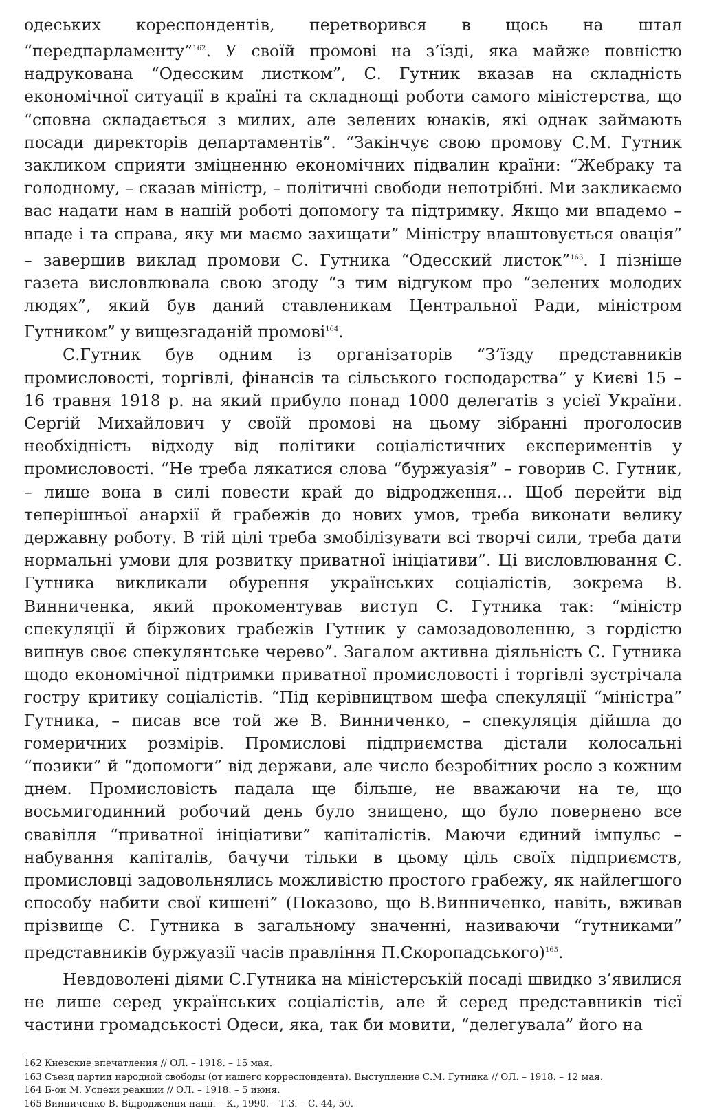одеських кореспондентів, перетворився в щось на штал “передпарламенту”<sup>162</sup>. У своїй промові на з’їзді, яка майже повністю надрукована “Одесским листком”, С. Гутник вказав на складність економічної ситуації в країні та складнощі роботи самого міністерства, що “сповна складається з милих, але зелених юнаків, які однак займають посади директорів департаментів”. “Закінчує свою промову С.М. Гутник закликом сприяти зміцненню економічних підвалин країни: “Жебраку та голодному, – сказав міністр, – політичні свободи непотрібні. Ми закликаємо вас надати нам в нашій роботі допомогу та підтримку. Якщо ми впадемо – впаде і та справа, яку ми маємо захищати” Міністру влаштовується овація” – завершив виклад промови С. Гутника “Одесский листок”<sup>163</sup>. І пізніше газета висловлювала свою згоду “з тим відгуком про “зелених молодих людях”, який був даний ставленикам Центральної Ради, міністром Гутником” у вищезгаданій промові<sup>164</sup>.
С.Гутник був одним із організаторів “З’їзду представників промисловості, торгівлі, фінансів та сільського господарства” у Києві 15 – 16 травня 1918 р. на який прибуло понад 1000 делегатів з усієї України. Сергій Михайлович у своїй промові на цьому зібранні проголосив необхідність відходу від політики соціалістичних експериментів у промисловості. “Не треба лякатися слова “буржуазія” – говорив С. Гутник, – лише вона в силі повести край до відродження… Щоб перейти від теперішньої анархії й грабежів до нових умов, треба виконати велику державну роботу. В тій цілі треба змобілізувати всі творчі сили, треба дати нормальні умови для розвитку приватної ініціативи”. Ці висловлювання С. Гутника викликали обурення українських соціалістів, зокрема В. Винниченка, який прокоментував виступ С. Гутника так: “міністр спекуляції й біржових грабежів Гутник у самозадоволенню, з гордістю випнув своє спекулянтське черево”. Загалом активна діяльність С. Гутника щодо економічної підтримки приватної промисловості і торгівлі зустрічала гостру критику соціалістів. “Під керівництвом шефа спекуляції “міністра” Гутника, – писав все той же В. Винниченко, – спекуляція дійшла до гомеричних розмірів. Промислові підприємства дістали колосальні “позики” й “допомоги” від держави, але число безробітних росло з кожним днем. Промисловість падала ще більше, не вважаючи на те, що восьмигодинний робочий день було знищено, що було повернено все свавілля “приватної ініціативи” капіталістів. Маючи єдиний імпульс – набування капіталів, бачучи тільки в цьому ціль своїх підприємств, промисловці задовольнялись можливістю простого грабежу, як найлегшого способу набити свої кишені” (Показово, що В.Винниченко, навіть, вживав прізвище С. Гутника в загальному значенні, називаючи “гутниками” представників буржуазії часів правління П.Скоропадського)<sup>165</sup>.
Невдоволені діями С.Гутника на міністерській посаді швидко з’явилися не лише серед українських соціалістів, але й серед представників тієї частини громадськості Одеси, яка, так би мовити, “делегувала” його на
162 Киевские впечатления // ОЛ. – 1918. – 15 мая.
163 Съезд партии народной свободы (от нашего корреспондента). Выступление С.М. Гутника // ОЛ. – 1918. – 12 мая.
164 Б-он М. Успехи реакции // ОЛ. – 1918. – 5 июня.
165 Винниченко В. Відродження нації. – К., 1990. – Т.3. – С. 44, 50.